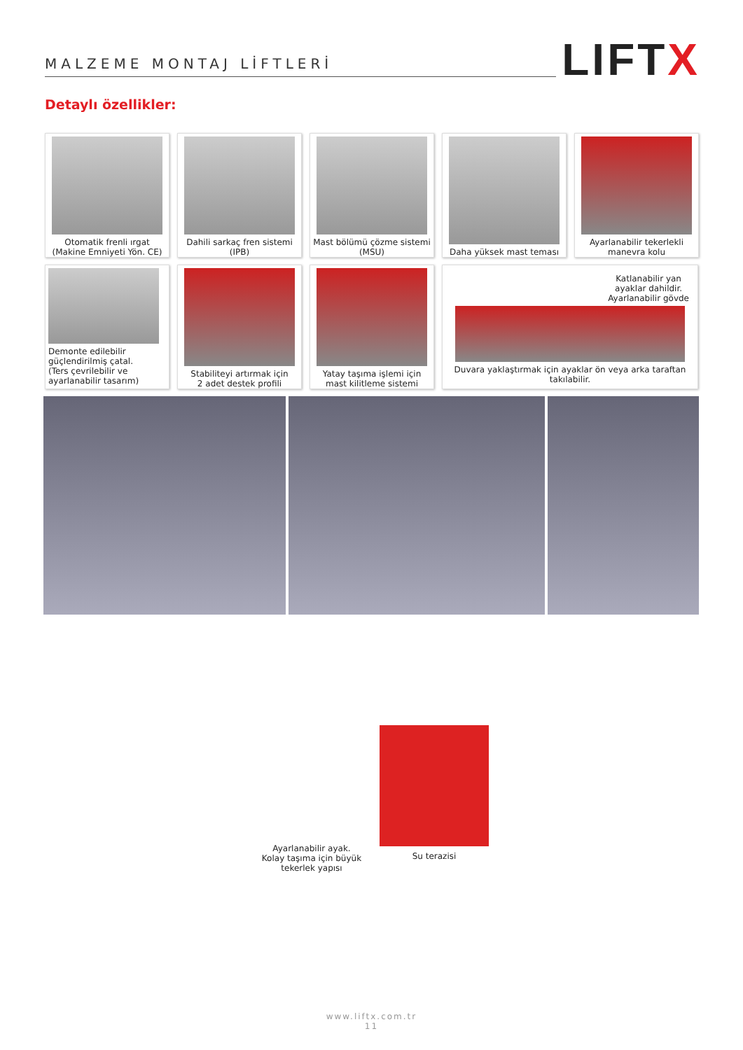MALZEME MONTAJ LİFTLERİ
LIFTX
Detaylı özellikler:
Otomatik frenli ırgat
(Makine Emniyeti Yön. CE)
Dahili sarkaç fren sistemi (IPB)
Mast bölümü çözme sistemi
(MSU)
Daha yüksek mast teması Ayarlanabilir tekerlekli
manevra kolu
Demonte edilebilir
güçlendirilmiş çatal.
(Ters çevrilebilir ve
ayarlanabilir tasarım)
Stabiliteyi artırmak için
2 adet destek profili
Yatay taşıma işlemi için
mast kilitleme sistemi
Katlanabilir yan
ayaklar dahildir.
Ayarlanabilir gövde
Duvara yaklaştırmak için ayaklar ön veya arka taraftan takılabilir.
Ayarlanabilir ayak.
Kolay taşıma için büyük
tekerlek yapısı
Su terazisi
www.liftx.com.tr
11